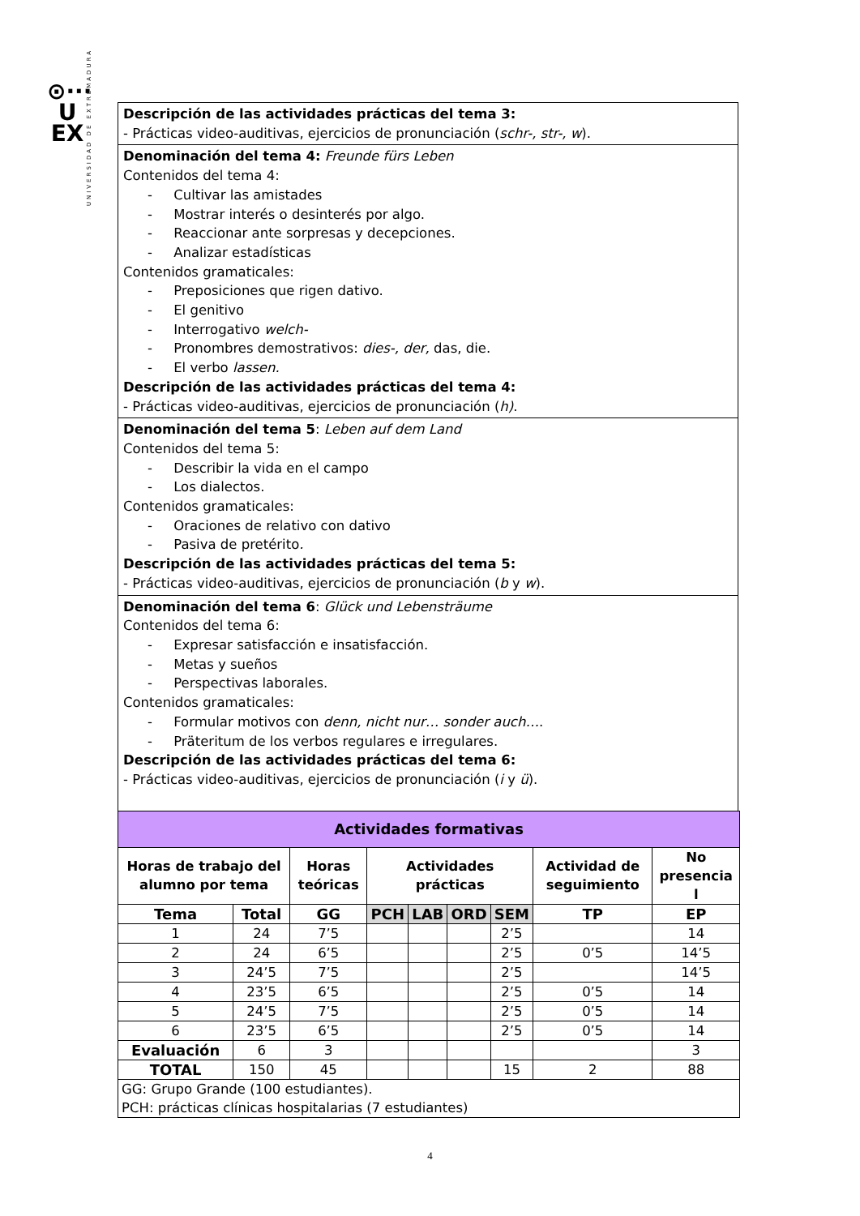⊙···
U
EX
UNIVERSIDAD DE EXTREMADURA
Descripción de las actividades prácticas del tema 3:
- Prácticas video-auditivas, ejercicios de pronunciación (schr-, str-, w).
Denominación del tema 4: Freunde fürs Leben
Contenidos del tema 4:
- Cultivar las amistades
- Mostrar interés o desinterés por algo.
- Reaccionar ante sorpresas y decepciones.
- Analizar estadísticas
Contenidos gramaticales:
- Preposiciones que rigen dativo.
- El genitivo
- Interrogativo welch-
- Pronombres demostrativos: dies-, der, das, die.
- El verbo lassen.
Descripción de las actividades prácticas del tema 4:
- Prácticas video-auditivas, ejercicios de pronunciación (h).
Denominación del tema 5: Leben auf dem Land
Contenidos del tema 5:
- Describir la vida en el campo
- Los dialectos.
Contenidos gramaticales:
- Oraciones de relativo con dativo
- Pasiva de pretérito.
Descripción de las actividades prácticas del tema 5:
- Prácticas video-auditivas, ejercicios de pronunciación (b y w).
Denominación del tema 6: Glück und Lebensträume
Contenidos del tema 6:
- Expresar satisfacción e insatisfacción.
- Metas y sueños
- Perspectivas laborales.
Contenidos gramaticales:
- Formular motivos con denn, nicht nur… sonder auch….
- Präteritum de los verbos regulares e irregulares.
Descripción de las actividades prácticas del tema 6:
- Prácticas video-auditivas, ejercicios de pronunciación (i y ü).
| Actividades formativas | | | | | | | | |
| Horas de trabajo del alumno por tema | | Horas teóricas | Actividades prácticas | | | | Actividad de seguimiento | No presencia l |
| Tema | Total | GG | PCH | LAB | ORD | SEM | TP | EP |
| 1 | 24 | 7’5 | | | | 2’5 | | 14 |
| 2 | 24 | 6’5 | | | | 2’5 | 0’5 | 14’5 |
| 3 | 24’5 | 7’5 | | | | 2’5 | | 14’5 |
| 4 | 23’5 | 6’5 | | | | 2’5 | 0’5 | 14 |
| 5 | 24’5 | 7’5 | | | | 2’5 | 0’5 | 14 |
| 6 | 23’5 | 6’5 | | | | 2’5 | 0’5 | 14 |
| Evaluación | 6 | 3 | | | | | | 3 |
| TOTAL | 150 | 45 | | | | 15 | 2 | 88 |
| GG: Grupo Grande (100 estudiantes). PCH: prácticas clínicas hospitalarias (7 estudiantes) | | | | | | | | |
4